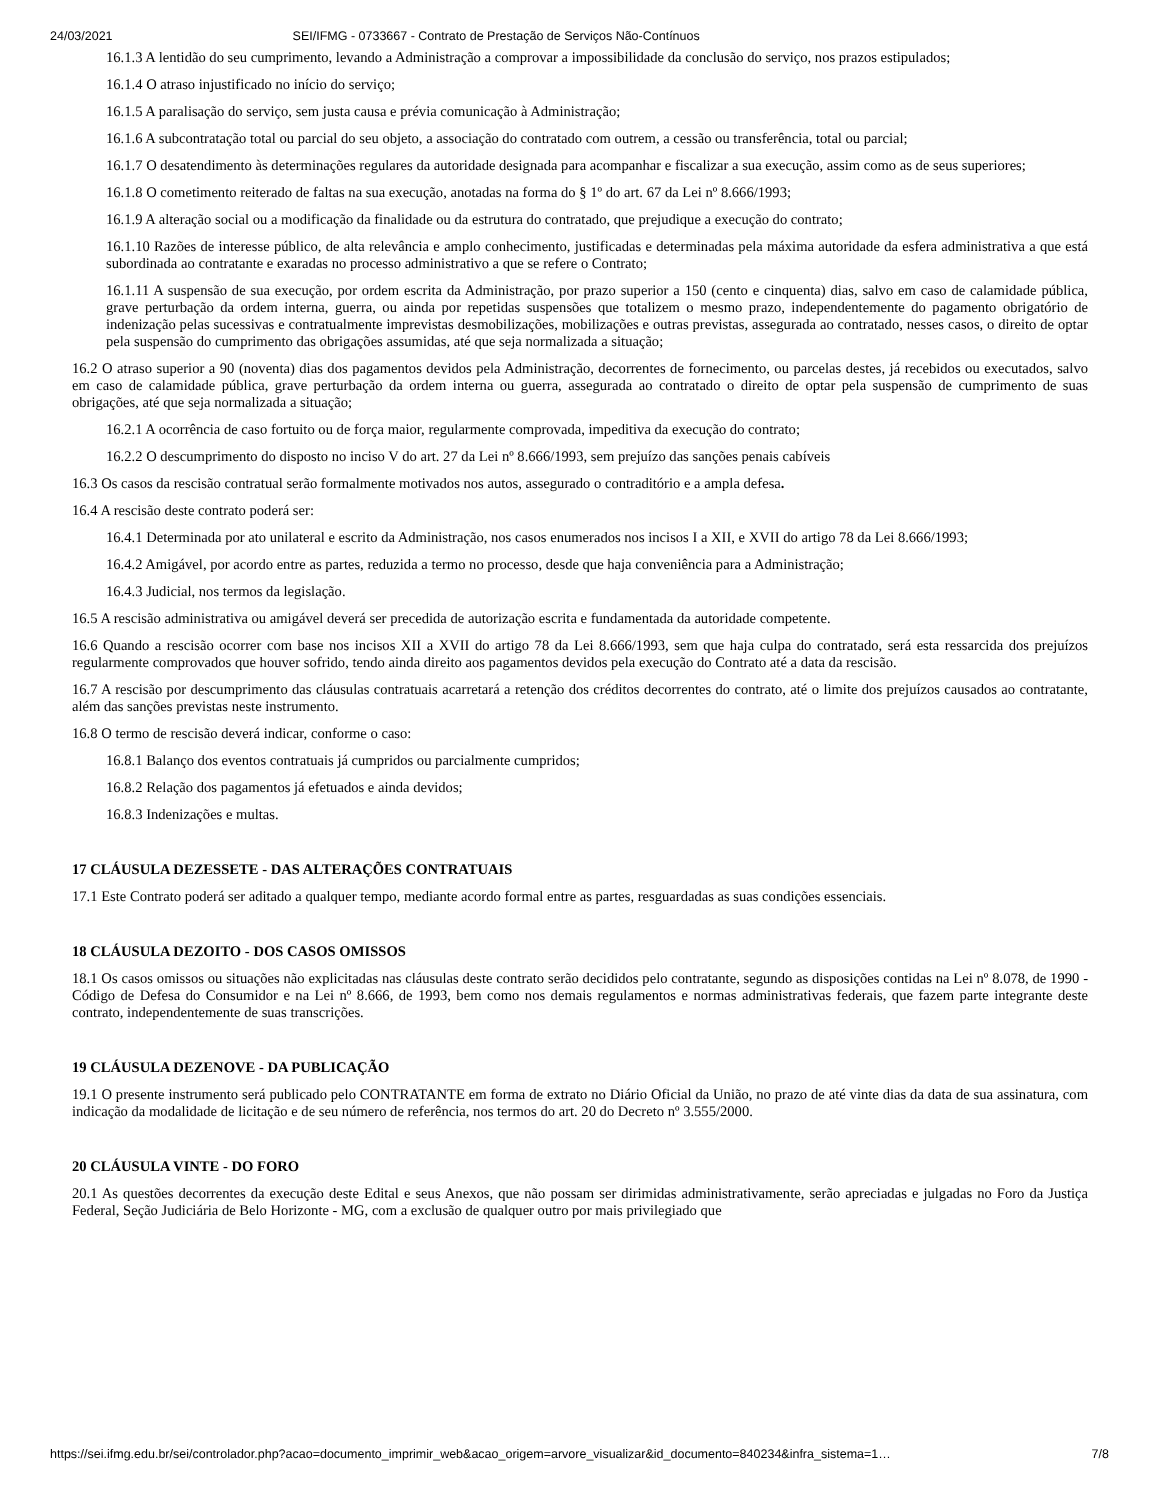24/03/2021 SEI/IFMG - 0733667 - Contrato de Prestação de Serviços Não-Contínuos
16.1.3 A lentidão do seu cumprimento, levando a Administração a comprovar a impossibilidade da conclusão do serviço, nos prazos estipulados;
16.1.4 O atraso injustificado no início do serviço;
16.1.5 A paralisação do serviço, sem justa causa e prévia comunicação à Administração;
16.1.6 A subcontratação total ou parcial do seu objeto, a associação do contratado com outrem, a cessão ou transferência, total ou parcial;
16.1.7 O desatendimento às determinações regulares da autoridade designada para acompanhar e fiscalizar a sua execução, assim como as de seus superiores;
16.1.8 O cometimento reiterado de faltas na sua execução, anotadas na forma do § 1º do art. 67 da Lei nº 8.666/1993;
16.1.9 A alteração social ou a modificação da finalidade ou da estrutura do contratado, que prejudique a execução do contrato;
16.1.10 Razões de interesse público, de alta relevância e amplo conhecimento, justificadas e determinadas pela máxima autoridade da esfera administrativa a que está subordinada ao contratante e exaradas no processo administrativo a que se refere o Contrato;
16.1.11 A suspensão de sua execução, por ordem escrita da Administração, por prazo superior a 150 (cento e cinquenta) dias, salvo em caso de calamidade pública, grave perturbação da ordem interna, guerra, ou ainda por repetidas suspensões que totalizem o mesmo prazo, independentemente do pagamento obrigatório de indenização pelas sucessivas e contratualmente imprevistas desmobilizações, mobilizações e outras previstas, assegurada ao contratado, nesses casos, o direito de optar pela suspensão do cumprimento das obrigações assumidas, até que seja normalizada a situação;
16.2 O atraso superior a 90 (noventa) dias dos pagamentos devidos pela Administração, decorrentes de fornecimento, ou parcelas destes, já recebidos ou executados, salvo em caso de calamidade pública, grave perturbação da ordem interna ou guerra, assegurada ao contratado o direito de optar pela suspensão de cumprimento de suas obrigações, até que seja normalizada a situação;
16.2.1 A ocorrência de caso fortuito ou de força maior, regularmente comprovada, impeditiva da execução do contrato;
16.2.2 O descumprimento do disposto no inciso V do art. 27 da Lei nº 8.666/1993, sem prejuízo das sanções penais cabíveis
16.3 Os casos da rescisão contratual serão formalmente motivados nos autos, assegurado o contraditório e a ampla defesa.
16.4 A rescisão deste contrato poderá ser:
16.4.1 Determinada por ato unilateral e escrito da Administração, nos casos enumerados nos incisos I a XII, e XVII do artigo 78 da Lei 8.666/1993;
16.4.2 Amigável, por acordo entre as partes, reduzida a termo no processo, desde que haja conveniência para a Administração;
16.4.3 Judicial, nos termos da legislação.
16.5 A rescisão administrativa ou amigável deverá ser precedida de autorização escrita e fundamentada da autoridade competente.
16.6 Quando a rescisão ocorrer com base nos incisos XII a XVII do artigo 78 da Lei 8.666/1993, sem que haja culpa do contratado, será esta ressarcida dos prejuízos regularmente comprovados que houver sofrido, tendo ainda direito aos pagamentos devidos pela execução do Contrato até a data da rescisão.
16.7 A rescisão por descumprimento das cláusulas contratuais acarretará a retenção dos créditos decorrentes do contrato, até o limite dos prejuízos causados ao contratante, além das sanções previstas neste instrumento.
16.8 O termo de rescisão deverá indicar, conforme o caso:
16.8.1 Balanço dos eventos contratuais já cumpridos ou parcialmente cumpridos;
16.8.2 Relação dos pagamentos já efetuados e ainda devidos;
16.8.3 Indenizações e multas.
17 CLÁUSULA DEZESSETE - DAS ALTERAÇÕES CONTRATUAIS
17.1 Este Contrato poderá ser aditado a qualquer tempo, mediante acordo formal entre as partes, resguardadas as suas condições essenciais.
18 CLÁUSULA DEZOITO - DOS CASOS OMISSOS
18.1 Os casos omissos ou situações não explicitadas nas cláusulas deste contrato serão decididos pelo contratante, segundo as disposições contidas na Lei nº 8.078, de 1990 - Código de Defesa do Consumidor e na Lei nº 8.666, de 1993, bem como nos demais regulamentos e normas administrativas federais, que fazem parte integrante deste contrato, independentemente de suas transcrições.
19 CLÁUSULA DEZENOVE - DA PUBLICAÇÃO
19.1 O presente instrumento será publicado pelo CONTRATANTE em forma de extrato no Diário Oficial da União, no prazo de até vinte dias da data de sua assinatura, com indicação da modalidade de licitação e de seu número de referência, nos termos do art. 20 do Decreto nº 3.555/2000.
20 CLÁUSULA VINTE - DO FORO
20.1 As questões decorrentes da execução deste Edital e seus Anexos, que não possam ser dirimidas administrativamente, serão apreciadas e julgadas no Foro da Justiça Federal, Seção Judiciária de Belo Horizonte - MG, com a exclusão de qualquer outro por mais privilegiado que
https://sei.ifmg.edu.br/sei/controlador.php?acao=documento_imprimir_web&acao_origem=arvore_visualizar&id_documento=840234&infra_sistema=1… 7/8